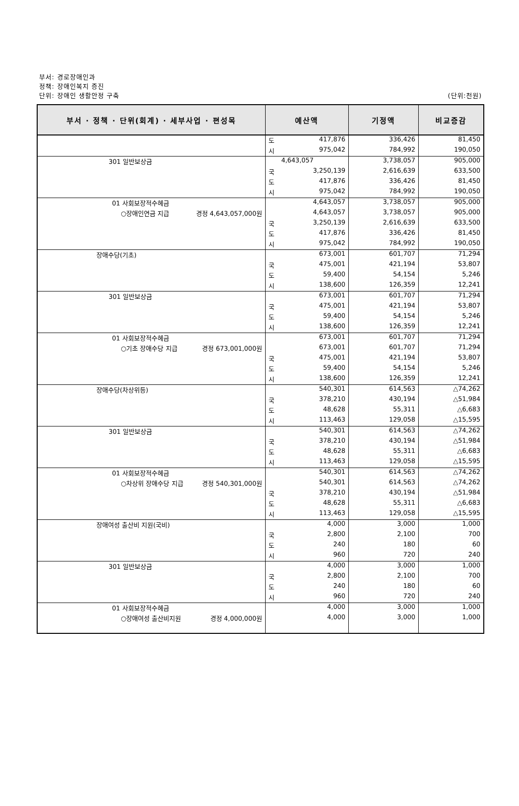부서: 경로장애인과
정책: 장애인복지 증진
단위: 장애인 생활안정 구축 (단위:천원)
| 부서 · 정책 · 단위(회계) · 세부사업 · 편성목 | | 예산액 | | 기정액 | 비교증감 |
| --- | --- | --- | --- | --- | --- |
| | | 도 | 417,876 | 336,426 | 81,450 |
| | | 시 | 975,042 | 784,992 | 190,050 |
| 301 일반보상금 | | | 4,643,057 | 3,738,057 | 905,000 |
| | | 국 | 3,250,139 | 2,616,639 | 633,500 |
| | | 도 | 417,876 | 336,426 | 81,450 |
| | | 시 | 975,042 | 784,992 | 190,050 |
| 01 사회보장적수혜금 | | | 4,643,057 | 3,738,057 | 905,000 |
| ○장애인연금 지급 경정 4,643,057,000원 | | | 4,643,057 | 3,738,057 | 905,000 |
| | | 국 | 3,250,139 | 2,616,639 | 633,500 |
| | | 도 | 417,876 | 336,426 | 81,450 |
| | | 시 | 975,042 | 784,992 | 190,050 |
| 장애수당(기초) | | | 673,001 | 601,707 | 71,294 |
| | | 국 | 475,001 | 421,194 | 53,807 |
| | | 도 | 59,400 | 54,154 | 5,246 |
| | | 시 | 138,600 | 126,359 | 12,241 |
| 301 일반보상금 | | | 673,001 | 601,707 | 71,294 |
| | | 국 | 475,001 | 421,194 | 53,807 |
| | | 도 | 59,400 | 54,154 | 5,246 |
| | | 시 | 138,600 | 126,359 | 12,241 |
| 01 사회보장적수혜금 | | | 673,001 | 601,707 | 71,294 |
| ○기초 장애수당 지급 경정 673,001,000원 | | | 673,001 | 601,707 | 71,294 |
| | | 국 | 475,001 | 421,194 | 53,807 |
| | | 도 | 59,400 | 54,154 | 5,246 |
| | | 시 | 138,600 | 126,359 | 12,241 |
| 장애수당(차상위등) | | | 540,301 | 614,563 | △74,262 |
| | | 국 | 378,210 | 430,194 | △51,984 |
| | | 도 | 48,628 | 55,311 | △6,683 |
| | | 시 | 113,463 | 129,058 | △15,595 |
| 301 일반보상금 | | | 540,301 | 614,563 | △74,262 |
| | | 국 | 378,210 | 430,194 | △51,984 |
| | | 도 | 48,628 | 55,311 | △6,683 |
| | | 시 | 113,463 | 129,058 | △15,595 |
| 01 사회보장적수혜금 | | | 540,301 | 614,563 | △74,262 |
| ○차상위 장애수당 지급 경정 540,301,000원 | | | 540,301 | 614,563 | △74,262 |
| | | 국 | 378,210 | 430,194 | △51,984 |
| | | 도 | 48,628 | 55,311 | △6,683 |
| | | 시 | 113,463 | 129,058 | △15,595 |
| 장애여성 출산비 지원(국비) | | | 4,000 | 3,000 | 1,000 |
| | | 국 | 2,800 | 2,100 | 700 |
| | | 도 | 240 | 180 | 60 |
| | | 시 | 960 | 720 | 240 |
| 301 일반보상금 | | | 4,000 | 3,000 | 1,000 |
| | | 국 | 2,800 | 2,100 | 700 |
| | | 도 | 240 | 180 | 60 |
| | | 시 | 960 | 720 | 240 |
| 01 사회보장적수혜금 | | | 4,000 | 3,000 | 1,000 |
| ○장애여성 출산비지원 경정 4,000,000원 | | | 4,000 | 3,000 | 1,000 |